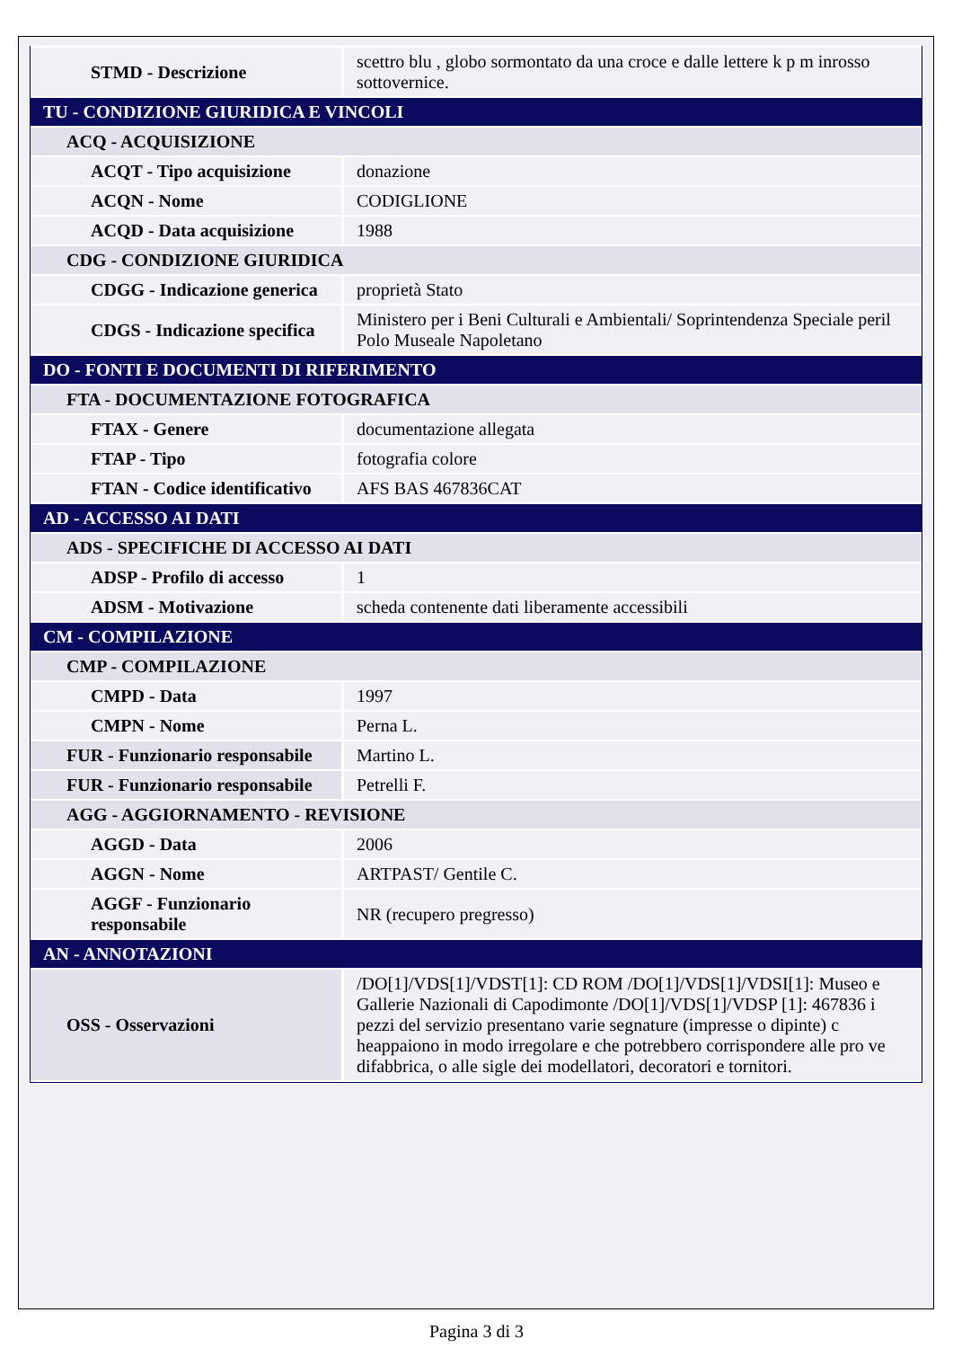| STMD - Descrizione | scettro blu , globo sormontato da una croce e dalle lettere k p m inrosso sottovernice. |
| TU - CONDIZIONE GIURIDICA E VINCOLI | |
| ACQ - ACQUISIZIONE | |
| ACQT - Tipo acquisizione | donazione |
| ACQN - Nome | CODIGLIONE |
| ACQD - Data acquisizione | 1988 |
| CDG - CONDIZIONE GIURIDICA | |
| CDGG - Indicazione generica | proprietà Stato |
| CDGS - Indicazione specifica | Ministero per i Beni Culturali e Ambientali/ Soprintendenza Speciale peril Polo Museale Napoletano |
| DO - FONTI E DOCUMENTI DI RIFERIMENTO | |
| FTA - DOCUMENTAZIONE FOTOGRAFICA | |
| FTAX - Genere | documentazione allegata |
| FTAP - Tipo | fotografia colore |
| FTAN - Codice identificativo | AFS BAS 467836CAT |
| AD - ACCESSO AI DATI | |
| ADS - SPECIFICHE DI ACCESSO AI DATI | |
| ADSP - Profilo di accesso | 1 |
| ADSM - Motivazione | scheda contenente dati liberamente accessibili |
| CM - COMPILAZIONE | |
| CMP - COMPILAZIONE | |
| CMPD - Data | 1997 |
| CMPN - Nome | Perna L. |
| FUR - Funzionario responsabile | Martino L. |
| FUR - Funzionario responsabile | Petrelli F. |
| AGG - AGGIORNAMENTO - REVISIONE | |
| AGGD - Data | 2006 |
| AGGN - Nome | ARTPAST/ Gentile C. |
| AGGF - Funzionario responsabile | NR (recupero pregresso) |
| AN - ANNOTAZIONI | |
| OSS - Osservazioni | /DO[1]/VDS[1]/VDST[1]: CD ROM /DO[1]/VDS[1]/VDSI[1]: Museo e Gallerie Nazionali di Capodimonte /DO[1]/VDS[1]/VDSP [1]: 467836 i pezzi del servizio presentano varie segnature (impresse o dipinte) c heappaiono in modo irregolare e che potrebbero corrispondere alle pro ve difabbrica, o alle sigle dei modellatori, decoratori e tornitori. |
Pagina 3 di 3